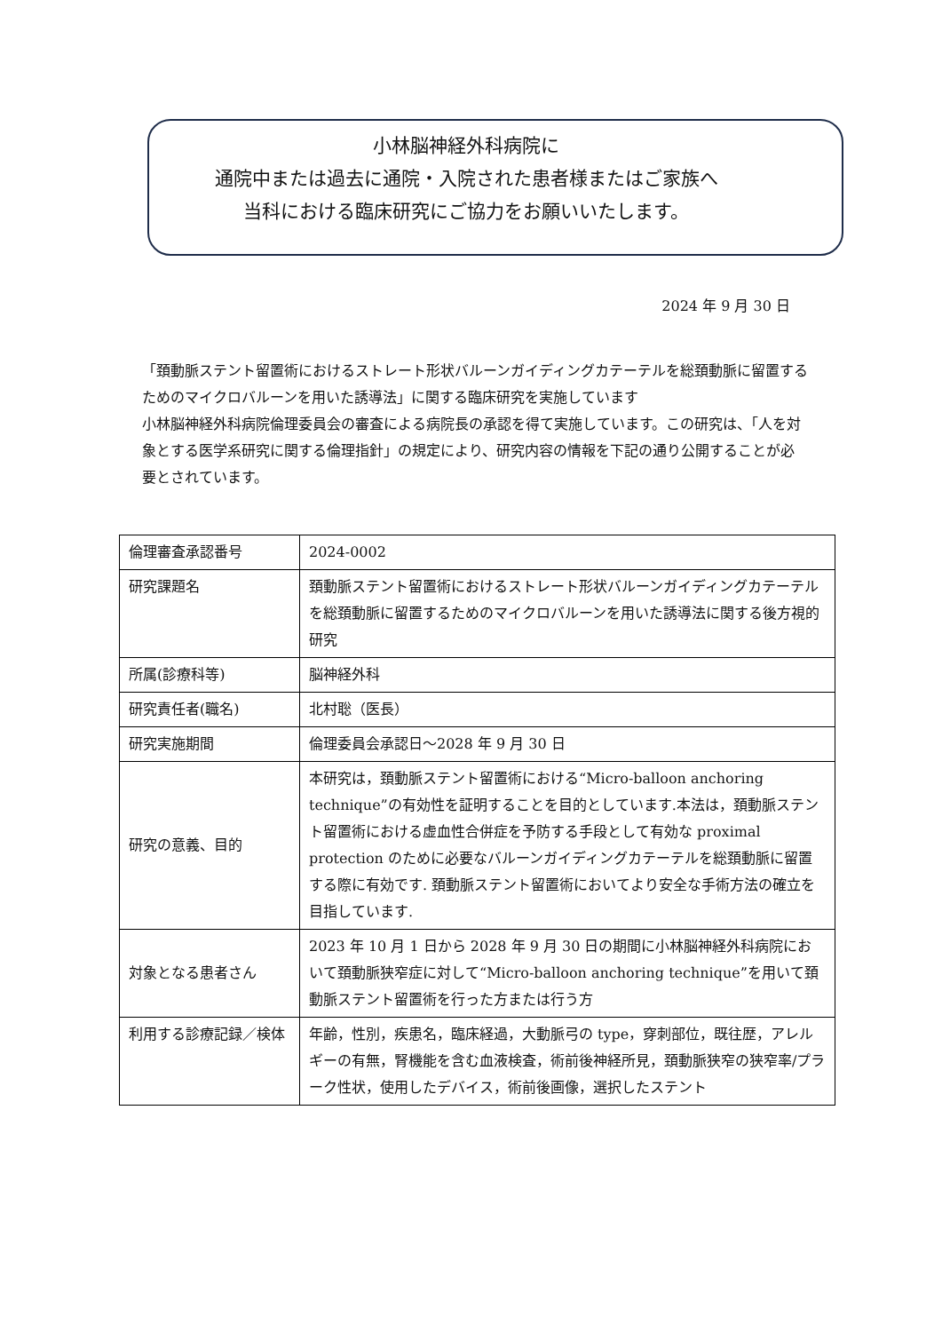小林脳神経外科病院に
通院中または過去に通院・入院された患者様またはご家族へ
当科における臨床研究にご協力をお願いいたします。
2024 年 9 月 30 日
「頚動脈ステント留置術におけるストレート形状バルーンガイディングカテーテルを総頚動脈に留置するためのマイクロバルーンを用いた誘導法」に関する臨床研究を実施しています
小林脳神経外科病院倫理委員会の審査による病院長の承認を得て実施しています。この研究は、「人を対象とする医学系研究に関する倫理指針」の規定により、研究内容の情報を下記の通り公開することが必要とされています。
| 倫理審査承認番号 | 2024-0002 |
| 研究課題名 | 頚動脈ステント留置術におけるストレート形状バルーンガイディングカテーテルを総頚動脈に留置するためのマイクロバルーンを用いた誘導法に関する後方視的研究 |
| 所属(診療科等) | 脳神経外科 |
| 研究責任者(職名) | 北村聡（医長） |
| 研究実施期間 | 倫理委員会承認日～2028 年 9 月 30 日 |
| 研究の意義、目的 | 本研究は，頚動脈ステント留置術における“Micro-balloon anchoring technique”の有効性を証明することを目的としています.本法は，頚動脈ステント留置術における虚血性合併症を予防する手段として有効な proximal protection のために必要なバルーンガイディングカテーテルを総頚動脈に留置する際に有効です. 頚動脈ステント留置術においてより安全な手術方法の確立を目指しています. |
| 対象となる患者さん | 2023 年 10 月 1 日から 2028 年 9 月 30 日の期間に小林脳神経外科病院において頚動脈狭窄症に対して“Micro-balloon anchoring technique”を用いて頚動脈ステント留置術を行った方または行う方 |
| 利用する診療記録／検体 | 年齢，性別，疾患名，臨床経過，大動脈弓の type，穿刺部位，既往歴，アレルギーの有無，腎機能を含む血液検査，術前後神経所見，頚動脈狭窄の狭窄率/プラーク性状，使用したデバイス，術前後画像，選択したステント |